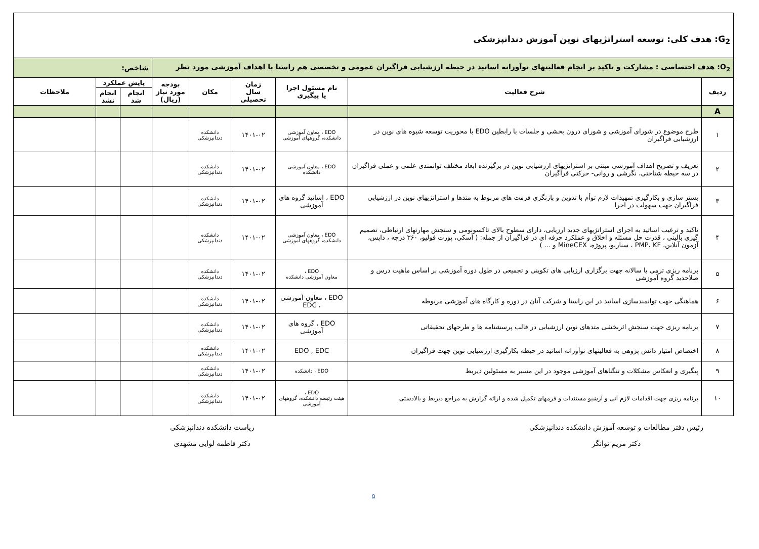| G<sub>2</sub>: هدف کلی: توسعه استراتژیهای نوین آموزش دندانپزشکی | | | | | | | | |
| O<sub>2</sub>: هدف اختصاصی : مشارکت و تاکید بر انجام فعالیتهای نوآورانه اساتید در حیطه ارزشیابی فراگیران عمومی و تخصصی هم راستا با اهداف آموزشی مورد نظر | | | | | | شاخص: | | |
| ردیف | شرح فعالیت | نام مسئول اجرا یا پیگیری | زمان سال تحصیلی | مکان | بودجه مورد نیاز (ریال) | پایش عملکرد | | ملاحظات |
| | | | | | | انجام شد | انجام نشد | |
| A | | | | | | | | |
| ۱ | طرح موضوع در شورای آموزشی و شورای درون بخشی و جلسات با رابطین EDO با محوریت توسعه شیوه های نوین در ارزشیابی فراگیران | EDO ، معاون آموزشی دانشکده، گروههای آموزشی | ۱۴۰۱-۰۲ | دانشکده دندانپزشکی | | | | |
| ۲ | تعریف و تصریح اهداف آموزشی مبتنی بر استراتژیهای ارزشیابی نوین در برگیرنده ابعاد مختلف توانمندی علمی و عملی فراگیران در سه حیطه شناختی، نگرشی و روانی- حرکتی فراگیران | EDO ، معاون آموزشی دانشکده | ۱۴۰۱-۰۲ | دانشکده دندانپزشکی | | | | |
| ۳ | بستر سازی و بکارگیری تمهیدات لازم توأم با تدوین و بازنگری فرمت های مربوط به متدها و استراتژیهای نوین در ارزشیابی فراگیران جهت سهولت در اجرا | EDO ، اساتید گروه های آموزشی | ۱۴۰۱-۰۲ | دانشکده دندانپزشکی | | | | |
| ۴ | تاکید و ترغیب اساتید به اجرای استراتژیهای جدید ارزیابی، دارای سطوح بالای تاکسونومی و سنجش مهارتهای ارتباطی، تصمیم گیری بالینی ، قدرت حل مسئله و اخلاق و عملکرد حرفه ای در فراگیران از جمله: ( آسکی، پورت فولیو، ۳۶۰ درجه ، داپس، آزمون آنلاین، PMP، KF ، سناریو، پروژه، MineCEX و ... ) | EDO ، معاون آموزشی دانشکده، گروههای آموزشی | ۱۴۰۱-۰۲ | دانشکده دندانپزشکی | | | | |
| ۵ | برنامه ریزی ترمی یا سالانه جهت برگزاری ارزیابی های تکوینی و تجمیعی در طول دوره آموزشی بر اساس ماهیت درس و صلاحدید گروه آموزشی | EDO ، معاون آموزشی دانشکده | ۱۴۰۱-۰۲ | دانشکده دندانپزشکی | | | | |
| ۶ | هماهنگی جهت توانمندسازی اساتید در این راستا و شرکت آنان در دوره و کارگاه های آموزشی مربوطه | EDO ، معاون آموزشی ، EDC | ۱۴۰۱-۰۲ | دانشکده دندانپزشکی | | | | |
| ۷ | برنامه ریزی جهت سنجش اثربخشی متدهای نوین ارزشیابی در قالب پرسشنامه ها و طرحهای تحقیقاتی | EDO ، گروه های آموزشی | ۱۴۰۱-۰۲ | دانشکده دندانپزشکی | | | | |
| ۸ | اختصاص امتیاز دانش پژوهی به فعالیتهای نوآورانه اساتید در حیطه بکارگیری ارزشیابی نوین جهت فراگیران | EDO , EDC | ۱۴۰۱-۰۲ | دانشکده دندانپزشکی | | | | |
| ۹ | پیگیری و انعکاس مشکلات و تنگناهای آموزشی موجود در این مسیر به مسئولین ذیربط | EDO ، دانشکده | ۱۴۰۱-۰۲ | دانشکده دندانپزشکی | | | | |
| ۱۰ | برنامه ریزی جهت اقدامات لازم آتی و آرشیو مستندات و فرمهای تکمیل شده و ارائه گزارش به مراجع ذیربط و بالادستی | EDO ، هیئت رئیسه دانشکده، گروههای آموزشی | ۱۴۰۱-۰۲ | دانشکده دندانپزشکی | | | | |
رئیس دفتر مطالعات و توسعه آموزش دانشکده دندانپزشکی
دکتر مریم توانگر
ریاست دانشکده دندانپزشکی
دکتر فاطمه لوایی مشهدی
۵